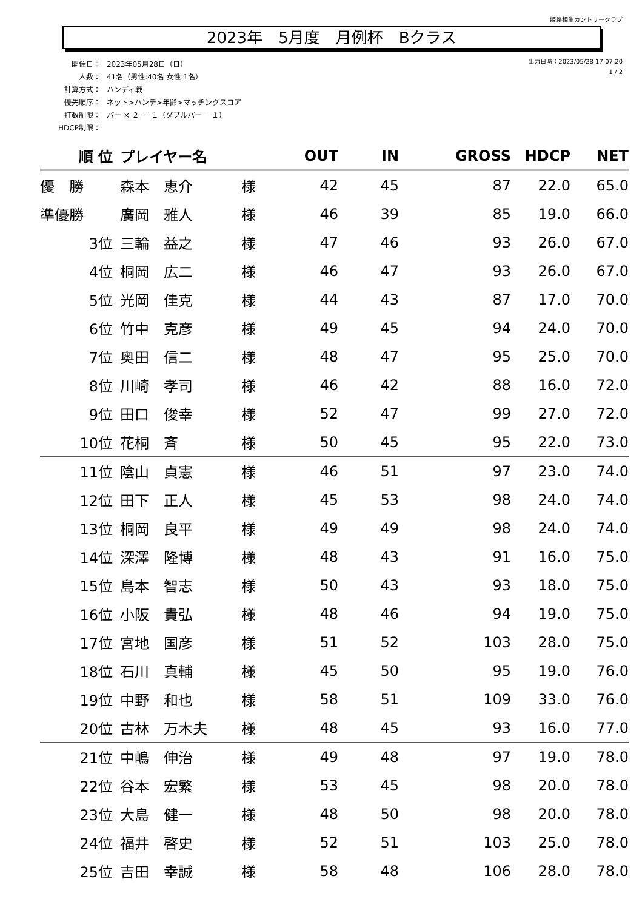姫路相生カントリークラブ
2023年　5月度　月例杯　Bクラス
| 開催日： | 2023年05月28日（日） |
| 人数： | 41名（男性:40名 女性:1名） |
| 計算方式： | ハンディ戦 |
| 優先順序： | ネット>ハンデ>年齢>マッチングスコア |
| 打数制限： | パー × ２ － １（ダブルパー －１） |
| HDCP制限： | |
出力日時：2023/05/28 17:07:20
1 / 2
| 順 位 | プレイヤー名 | | OUT | IN | GROSS | HDCP | NET |
| --- | --- | --- | --- | --- | --- | --- | --- |
| 優 勝 | 森本 恵介 | 様 | 42 | 45 | 87 | 22.0 | 65.0 |
| 準優勝 | 廣岡 雅人 | 様 | 46 | 39 | 85 | 19.0 | 66.0 |
| 3位 | 三輪 益之 | 様 | 47 | 46 | 93 | 26.0 | 67.0 |
| 4位 | 桐岡 広二 | 様 | 46 | 47 | 93 | 26.0 | 67.0 |
| 5位 | 光岡 佳克 | 様 | 44 | 43 | 87 | 17.0 | 70.0 |
| 6位 | 竹中 克彦 | 様 | 49 | 45 | 94 | 24.0 | 70.0 |
| 7位 | 奥田 信二 | 様 | 48 | 47 | 95 | 25.0 | 70.0 |
| 8位 | 川崎 孝司 | 様 | 46 | 42 | 88 | 16.0 | 72.0 |
| 9位 | 田口 俊幸 | 様 | 52 | 47 | 99 | 27.0 | 72.0 |
| 10位 | 花桐 斉 | 様 | 50 | 45 | 95 | 22.0 | 73.0 |
| 11位 | 陰山 貞憲 | 様 | 46 | 51 | 97 | 23.0 | 74.0 |
| 12位 | 田下 正人 | 様 | 45 | 53 | 98 | 24.0 | 74.0 |
| 13位 | 桐岡 良平 | 様 | 49 | 49 | 98 | 24.0 | 74.0 |
| 14位 | 深澤 隆博 | 様 | 48 | 43 | 91 | 16.0 | 75.0 |
| 15位 | 島本 智志 | 様 | 50 | 43 | 93 | 18.0 | 75.0 |
| 16位 | 小阪 貴弘 | 様 | 48 | 46 | 94 | 19.0 | 75.0 |
| 17位 | 宮地 国彦 | 様 | 51 | 52 | 103 | 28.0 | 75.0 |
| 18位 | 石川 真輔 | 様 | 45 | 50 | 95 | 19.0 | 76.0 |
| 19位 | 中野 和也 | 様 | 58 | 51 | 109 | 33.0 | 76.0 |
| 20位 | 古林 万木夫 | 様 | 48 | 45 | 93 | 16.0 | 77.0 |
| 21位 | 中嶋 伸治 | 様 | 49 | 48 | 97 | 19.0 | 78.0 |
| 22位 | 谷本 宏繁 | 様 | 53 | 45 | 98 | 20.0 | 78.0 |
| 23位 | 大島 健一 | 様 | 48 | 50 | 98 | 20.0 | 78.0 |
| 24位 | 福井 啓史 | 様 | 52 | 51 | 103 | 25.0 | 78.0 |
| 25位 | 吉田 幸誠 | 様 | 58 | 48 | 106 | 28.0 | 78.0 |